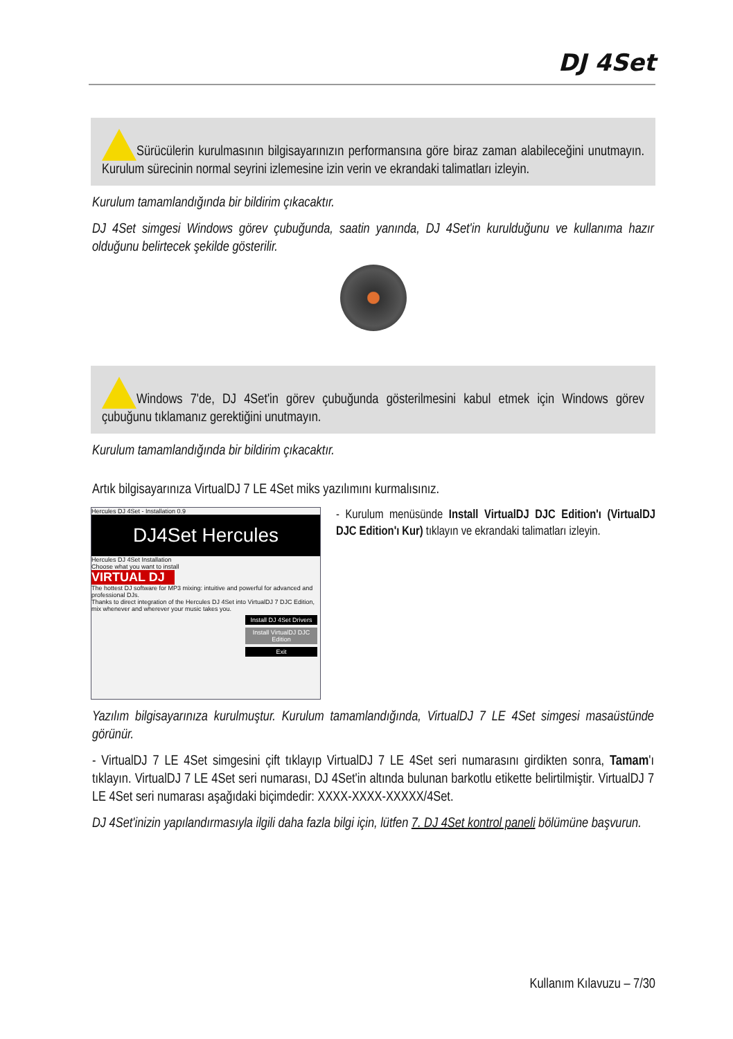DJ 4Set
Sürücülerin kurulmasının bilgisayarınızın performansına göre biraz zaman alabileceğini unutmayın. Kurulum sürecinin normal seyrini izlemesine izin verin ve ekrandaki talimatları izleyin.
Kurulum tamamlandığında bir bildirim çıkacaktır.
DJ 4Set simgesi Windows görev çubuğunda, saatin yanında, DJ 4Set'in kurulduğunu ve kullanıma hazır olduğunu belirtecek şekilde gösterilir.
Windows 7'de, DJ 4Set'in görev çubuğunda gösterilmesini kabul etmek için Windows görev çubuğunu tıklamanız gerektiğini unutmayın.
Kurulum tamamlandığında bir bildirim çıkacaktır.
Artık bilgisayarınıza VirtualDJ 7 LE 4Set miks yazılımını kurmalısınız.
Hercules DJ 4Set - Installation 0.9
DJ4Set Hercules
Hercules DJ 4Set Installation
Choose what you want to install
VIRTUAL DJ
The hottest DJ software for MP3 mixing: intuitive and powerful for advanced and professional DJs.
Thanks to direct integration of the Hercules DJ 4Set into VirtualDJ 7 DJC Edition, mix whenever and wherever your music takes you.
Install DJ 4Set Drivers
Install VirtualDJ DJC Edition
Exit
- Kurulum menüsünde Install VirtualDJ DJC Edition'ı (VirtualDJ DJC Edition'ı Kur) tıklayın ve ekrandaki talimatları izleyin.
Yazılım bilgisayarınıza kurulmuştur. Kurulum tamamlandığında, VirtualDJ 7 LE 4Set simgesi masaüstünde görünür.
- VirtualDJ 7 LE 4Set simgesini çift tıklayıp VirtualDJ 7 LE 4Set seri numarasını girdikten sonra, Tamam'ı tıklayın. VirtualDJ 7 LE 4Set seri numarası, DJ 4Set'in altında bulunan barkotlu etikette belirtilmiştir. VirtualDJ 7 LE 4Set seri numarası aşağıdaki biçimdedir: XXXX-XXXX-XXXXX/4Set.
DJ 4Set'inizin yapılandırmasıyla ilgili daha fazla bilgi için, lütfen 7. DJ 4Set kontrol paneli bölümüne başvurun.
Kullanım Kılavuzu – 7/30